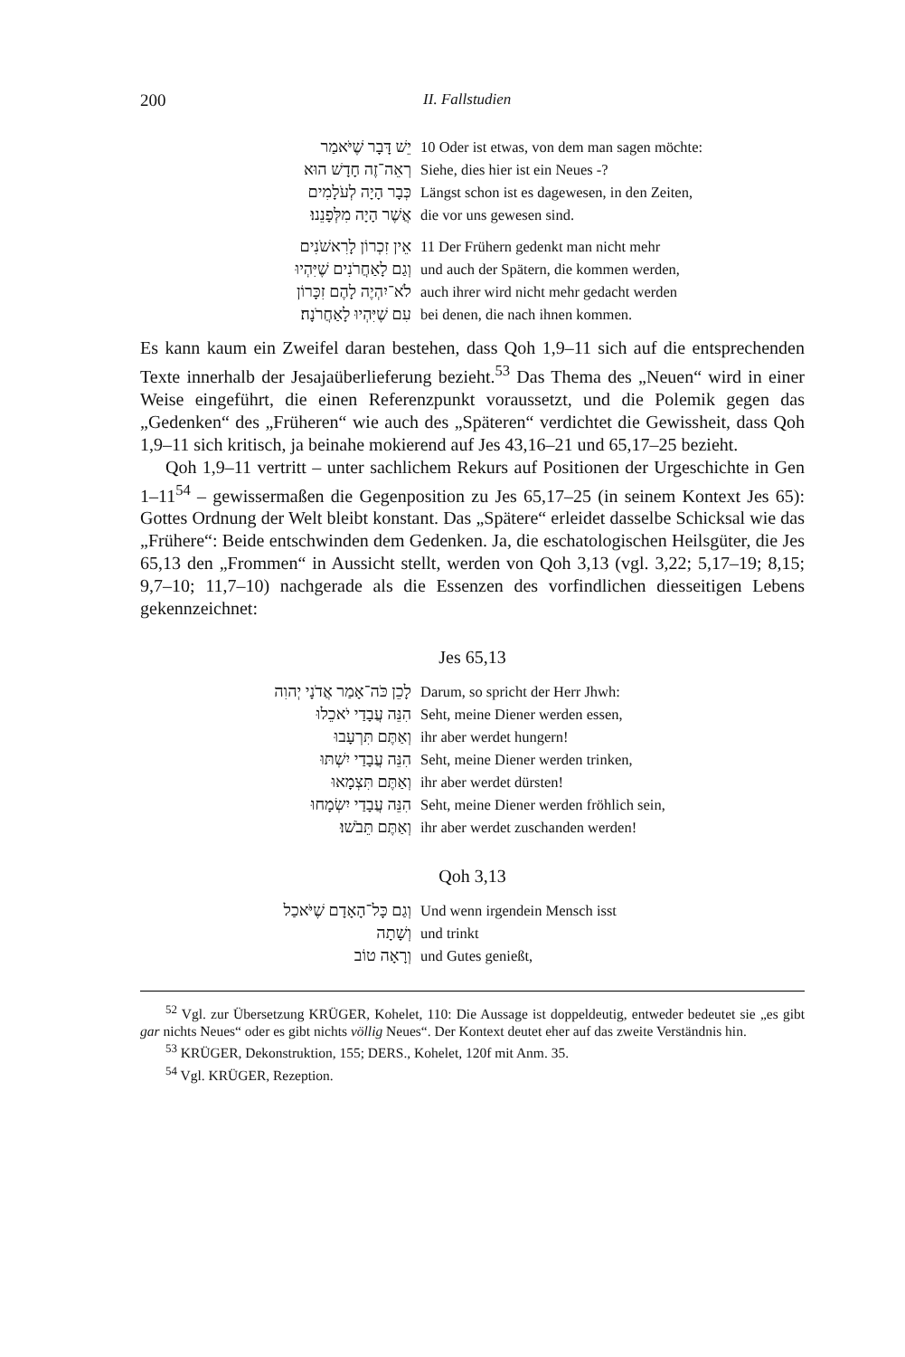200 II. Fallstudien
| יֵשׁ דָּבָר שֶׁיֹּאמַר | 10 Oder ist etwas, von dem man sagen möchte: |
| רְאֵה־זֶה חָדָשׁ הוּא | Siehe, dies hier ist ein Neues -? |
| כְּבָר הָיָה לְעֹלָמִים | Längst schon ist es dagewesen, in den Zeiten, |
| אֲשֶׁר הָיָה מִלְּפָנֵנוּ׃ | die vor uns gewesen sind. |
| אֵין זִכְרוֹן לָרִאשֹׁנִים | 11 Der Frühern gedenkt man nicht mehr |
| וְגַם לָאַחֲרֹנִים שֶׁיִּהְיוּ | und auch der Spätern, die kommen werden, |
| לֹא־יִהְיֶה לָהֶם זִכָּרוֹן | auch ihrer wird nicht mehr gedacht werden |
| עִם שֶׁיִּהְיוּ לָאַחֲרֹנָה׃ | bei denen, die nach ihnen kommen. |
Es kann kaum ein Zweifel daran bestehen, dass Qoh 1,9–11 sich auf die entsprechenden Texte innerhalb der Jesajaüberlieferung bezieht.<sup>53</sup> Das Thema des „Neuen“ wird in einer Weise eingeführt, die einen Referenzpunkt voraussetzt, und die Polemik gegen das „Gedenken“ des „Früheren“ wie auch des „Späteren“ verdichtet die Gewissheit, dass Qoh 1,9–11 sich kritisch, ja beinahe mokierend auf Jes 43,16–21 und 65,17–25 bezieht.
Qoh 1,9–11 vertritt – unter sachlichem Rekurs auf Positionen der Urgeschichte in Gen 1–11<sup>54</sup> – gewissermaßen die Gegenposition zu Jes 65,17–25 (in seinem Kontext Jes 65): Gottes Ordnung der Welt bleibt konstant. Das „Spätere“ erleidet dasselbe Schicksal wie das „Frühere“: Beide entschwinden dem Gedenken. Ja, die eschatologischen Heilsgüter, die Jes 65,13 den „Frommen“ in Aussicht stellt, werden von Qoh 3,13 (vgl. 3,22; 5,17–19; 8,15; 9,7–10; 11,7–10) nachgerade als die Essenzen des vorfindlichen diesseitigen Lebens gekennzeichnet:
Jes 65,13
| לָכֵן כֹּה־אָמַר אֲדֹנָי יְהוִה | Darum, so spricht der Herr Jhwh: |
| הִנֵּה עֲבָדַי יֹאכֵלוּ | Seht, meine Diener werden essen, |
| וְאַתֶּם תִּרְעָבוּ | ihr aber werdet hungern! |
| הִנֵּה עֲבָדַי יִשְׁתּוּ | Seht, meine Diener werden trinken, |
| וְאַתֶּם תִּצְמָאוּ | ihr aber werdet dürsten! |
| הִנֵּה עֲבָדַי יִשְׂמָחוּ | Seht, meine Diener werden fröhlich sein, |
| וְאַתֶּם תֵּבֹשׁוּ׃ | ihr aber werdet zuschanden werden! |
Qoh 3,13
| וְגַם כָּל־הָאָדָם שֶׁיֹּאכַל | Und wenn irgendein Mensch isst |
| וְשָׁתָה | und trinkt |
| וְרָאָה טוֹב | und Gutes genießt, |
<sup>52</sup> Vgl. zur Übersetzung KRÜGER, Kohelet, 110: Die Aussage ist doppeldeutig, entweder bedeutet sie „es gibt gar nichts Neues“ oder es gibt nichts völlig Neues“. Der Kontext deutet eher auf das zweite Verständnis hin.
<sup>53</sup> KRÜGER, Dekonstruktion, 155; DERS., Kohelet, 120f mit Anm. 35.
<sup>54</sup> Vgl. KRÜGER, Rezeption.